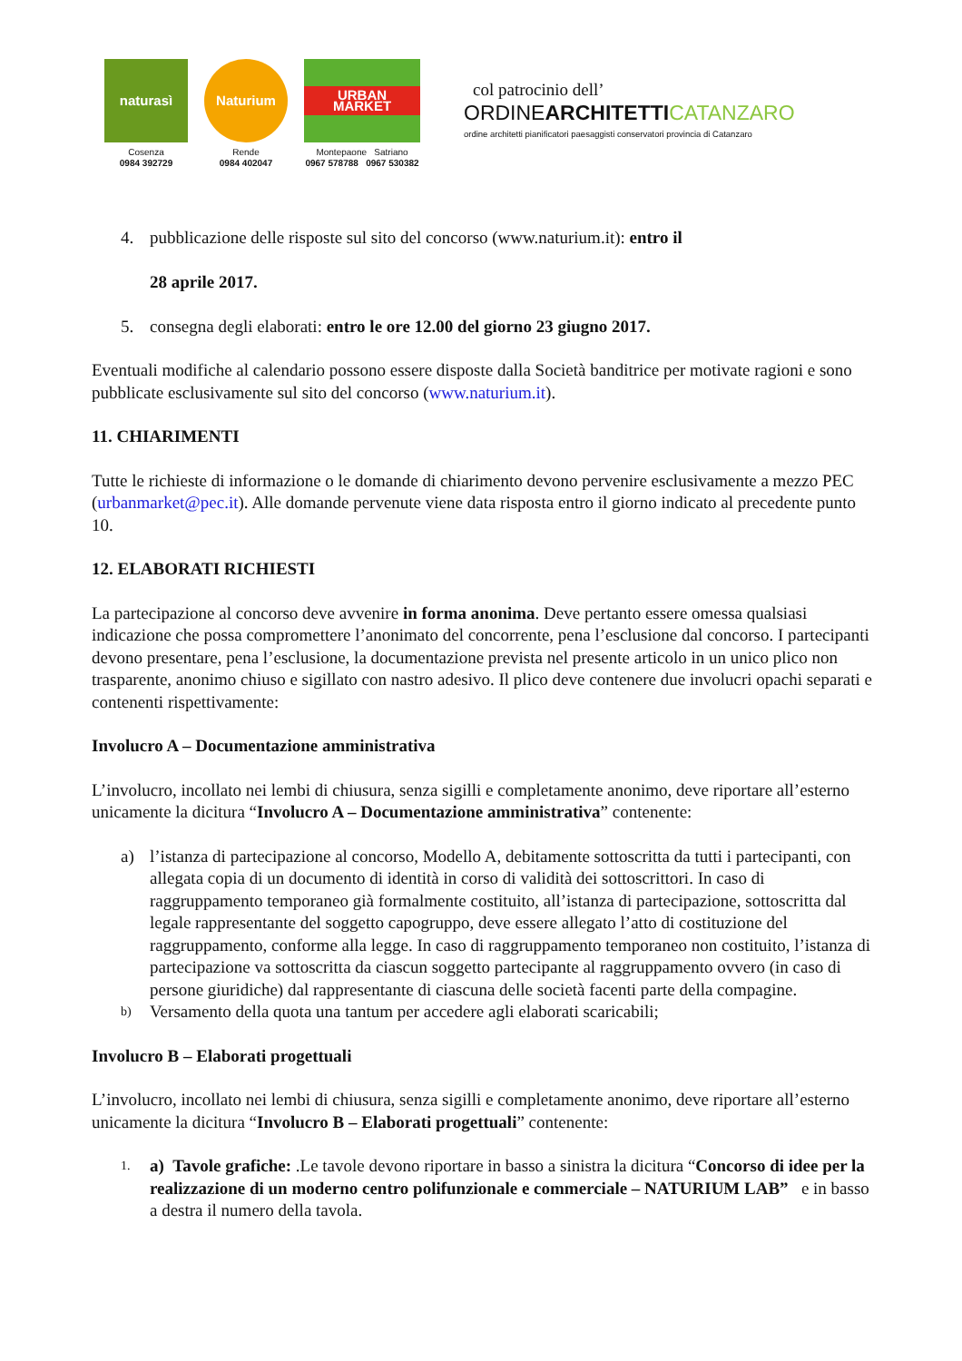naturasì
Cosenza
0984 392729
Naturium
Rende
0984 402047
URBAN MARKET
Montepaone Satriano
0967 578788 0967 530382
col patrocinio dell’
ORDINEARCHITETTI CATANZARO
ordine architetti pianificatori paesaggisti conservatori provincia di Catanzaro
4. pubblicazione delle risposte sul sito del concorso (www.naturium.it): entro il
28 aprile 2017.
5. consegna degli elaborati: entro le ore 12.00 del giorno 23 giugno 2017.
Eventuali modifiche al calendario possono essere disposte dalla Società banditrice per motivate ragioni e sono pubblicate esclusivamente sul sito del concorso (www.naturium.it).
11. CHIARIMENTI
Tutte le richieste di informazione o le domande di chiarimento devono pervenire esclusivamente a mezzo PEC (urbanmarket@pec.it). Alle domande pervenute viene data risposta entro il giorno indicato al precedente punto 10.
12. ELABORATI RICHIESTI
La partecipazione al concorso deve avvenire in forma anonima. Deve pertanto essere omessa qualsiasi indicazione che possa compromettere l’anonimato del concorrente, pena l’esclusione dal concorso. I partecipanti devono presentare, pena l’esclusione, la documentazione prevista nel presente articolo in un unico plico non trasparente, anonimo chiuso e sigillato con nastro adesivo. Il plico deve contenere due involucri opachi separati e contenenti rispettivamente:
Involucro A – Documentazione amministrativa
L’involucro, incollato nei lembi di chiusura, senza sigilli e completamente anonimo, deve riportare all’esterno unicamente la dicitura “Involucro A – Documentazione amministrativa” contenente:
a) l’istanza di partecipazione al concorso, Modello A, debitamente sottoscritta da tutti i partecipanti, con allegata copia di un documento di identità in corso di validità dei sottoscrittori. In caso di raggruppamento temporaneo già formalmente costituito, all’istanza di partecipazione, sottoscritta dal legale rappresentante del soggetto capogruppo, deve essere allegato l’atto di costituzione del raggruppamento, conforme alla legge. In caso di raggruppamento temporaneo non costituito, l’istanza di partecipazione va sottoscritta da ciascun soggetto partecipante al raggruppamento ovvero (in caso di persone giuridiche) dal rappresentante di ciascuna delle società facenti parte della compagine.
b)
Versamento della quota una tantum per accedere agli elaborati scaricabili;
Involucro B – Elaborati progettuali
L’involucro, incollato nei lembi di chiusura, senza sigilli e completamente anonimo, deve riportare all’esterno unicamente la dicitura “Involucro B – Elaborati progettuali” contenente:
1.
a) Tavole grafiche: .Le tavole devono riportare in basso a sinistra la dicitura “Concorso di idee per la realizzazione di un moderno centro polifunzionale e commerciale – NATURIUM LAB” e in basso a destra il numero della tavola.